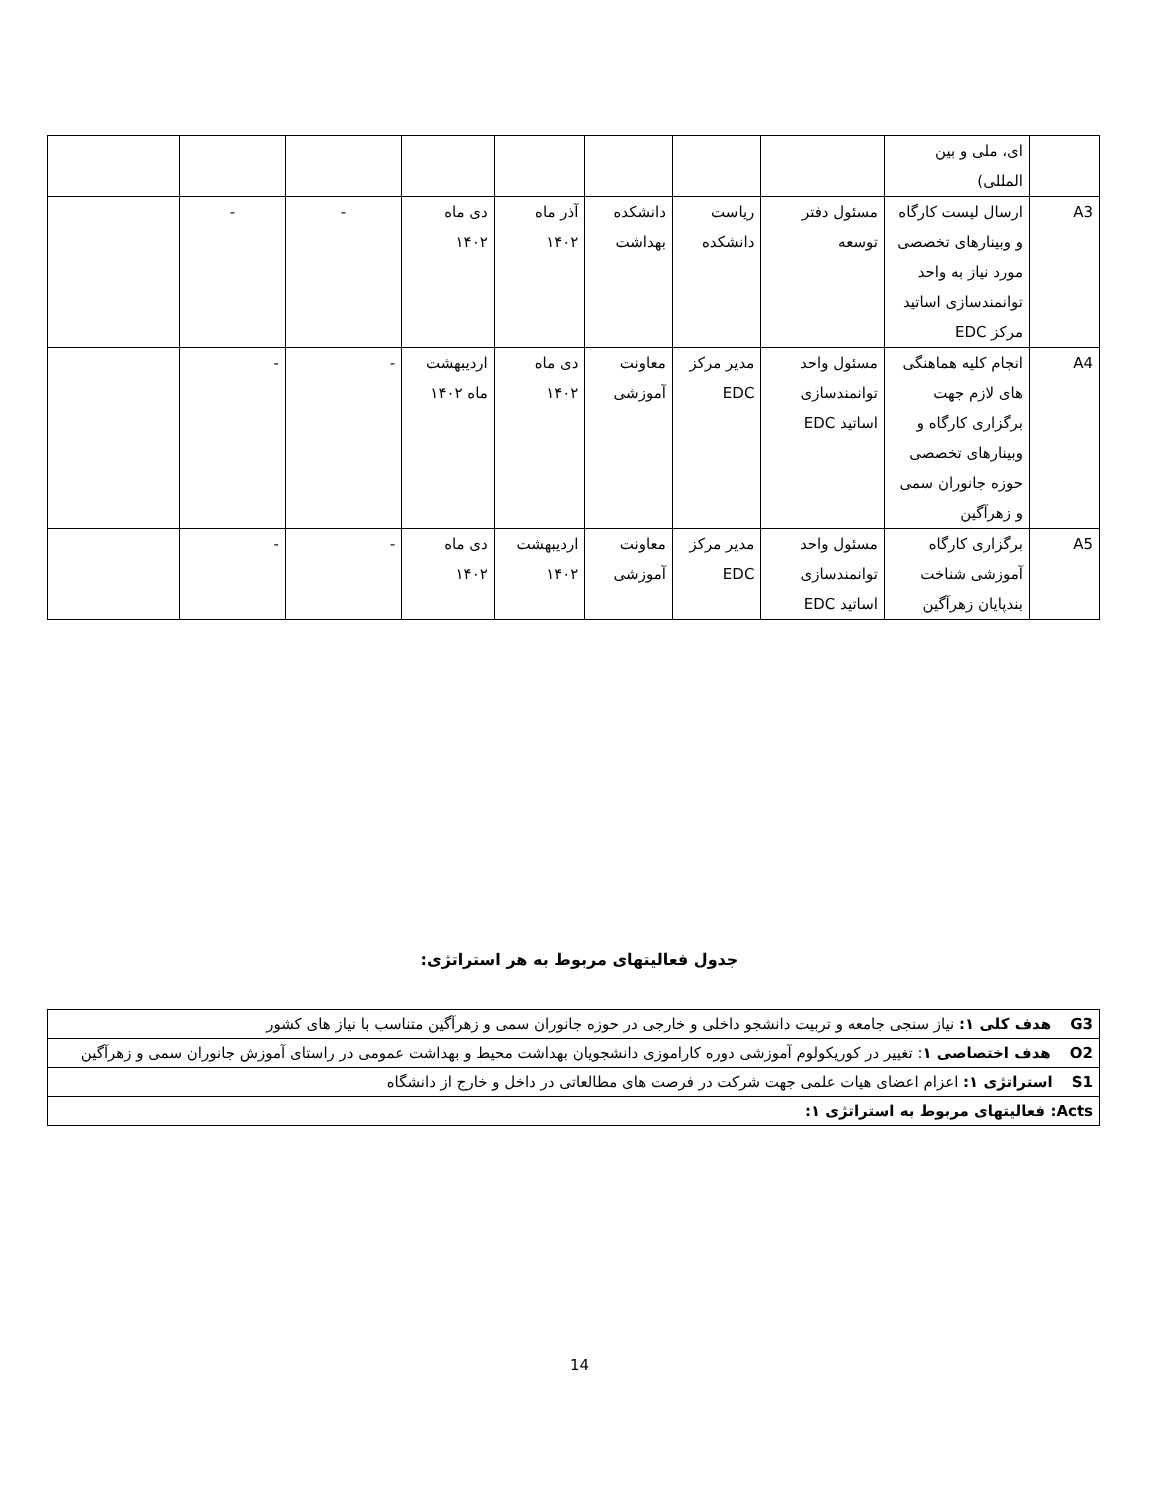| | ای، ملی و بین المللی) | | | | | | | | |
| A3 | ارسال لیست کارگاه و وبینارهای تخصصی مورد نیاز به واحد توانمندسازی اساتید مرکز EDC | مسئول دفتر توسعه | ریاست دانشکده | دانشکده بهداشت | آذر ماه ۱۴۰۲ | دی ماه ۱۴۰۲ | - | - | |
| A4 | انجام کلیه هماهنگی های لازم جهت برگزاری کارگاه و وبینارهای تخصصی حوزه جانوران سمی و زهرآگین | مسئول واحد توانمندسازی اساتید EDC | مدیر مرکز EDC | معاونت آموزشی | دی ماه ۱۴۰۲ | اردیبهشت ماه ۱۴۰۲ | - | - | |
| A5 | برگزاری کارگاه آموزشی شناخت بندپایان زهرآگین | مسئول واحد توانمندسازی اساتید EDC | مدیر مرکز EDC | معاونت آموزشی | اردیبهشت ۱۴۰۲ | دی ماه ۱۴۰۲ | - | - | |
جدول فعالیتهای مربوط به هر استراتژی:
| G3 هدف کلی ۱: نیاز سنجی جامعه و تربیت دانشجو داخلی و خارجی در حوزه جانوران سمی و زهرآگین متناسب با نیاز های کشور |
| O2 هدف اختصاصی ۱ : تغییر در کوریکولوم آموزشی دوره کاراموزی دانشجویان بهداشت محیط و بهداشت عمومی در راستای آموزش جانوران سمی و زهرآگین |
| S1 استراتژی ۱: اعزام اعضای هیات علمی جهت شرکت در فرصت های مطالعاتی در داخل و خارج از دانشگاه |
| Acts: فعالیتهای مربوط به استراتژی ۱: |
14